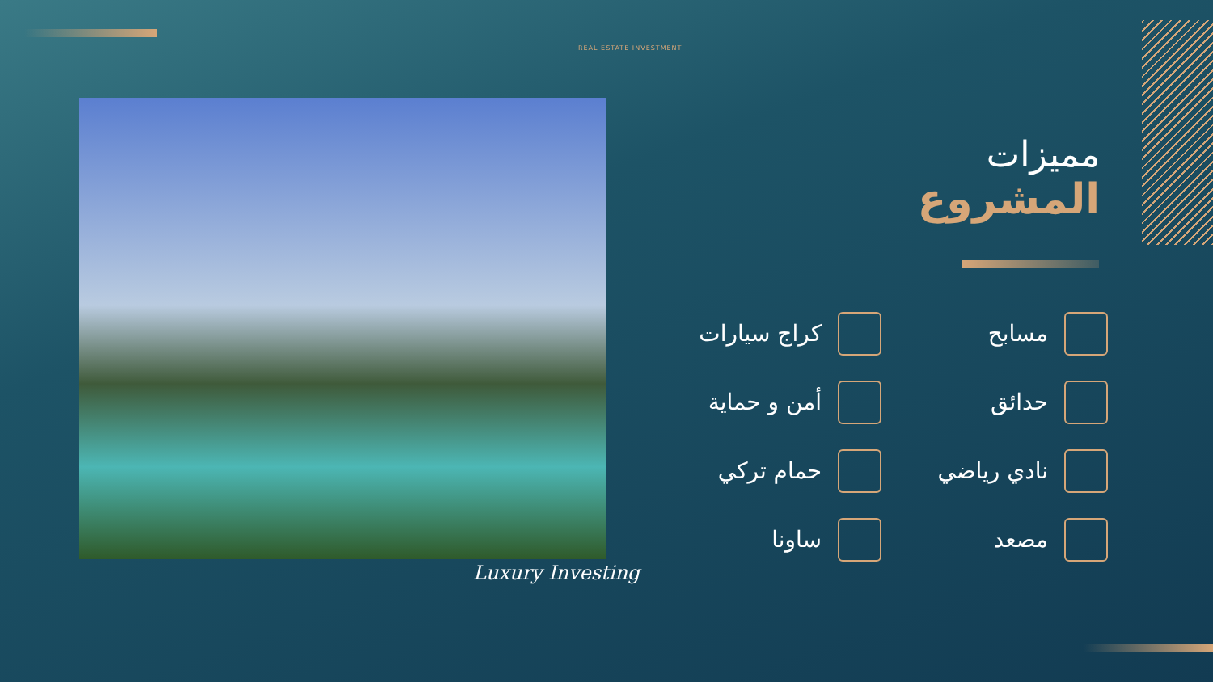REAL ESTATE INVESTMENT
Luxury Investing
مميزات
المشروع
مسابح
كراج سيارات
حدائق
أمن و حماية
نادي رياضي
حمام تركي
مصعد
ساونا